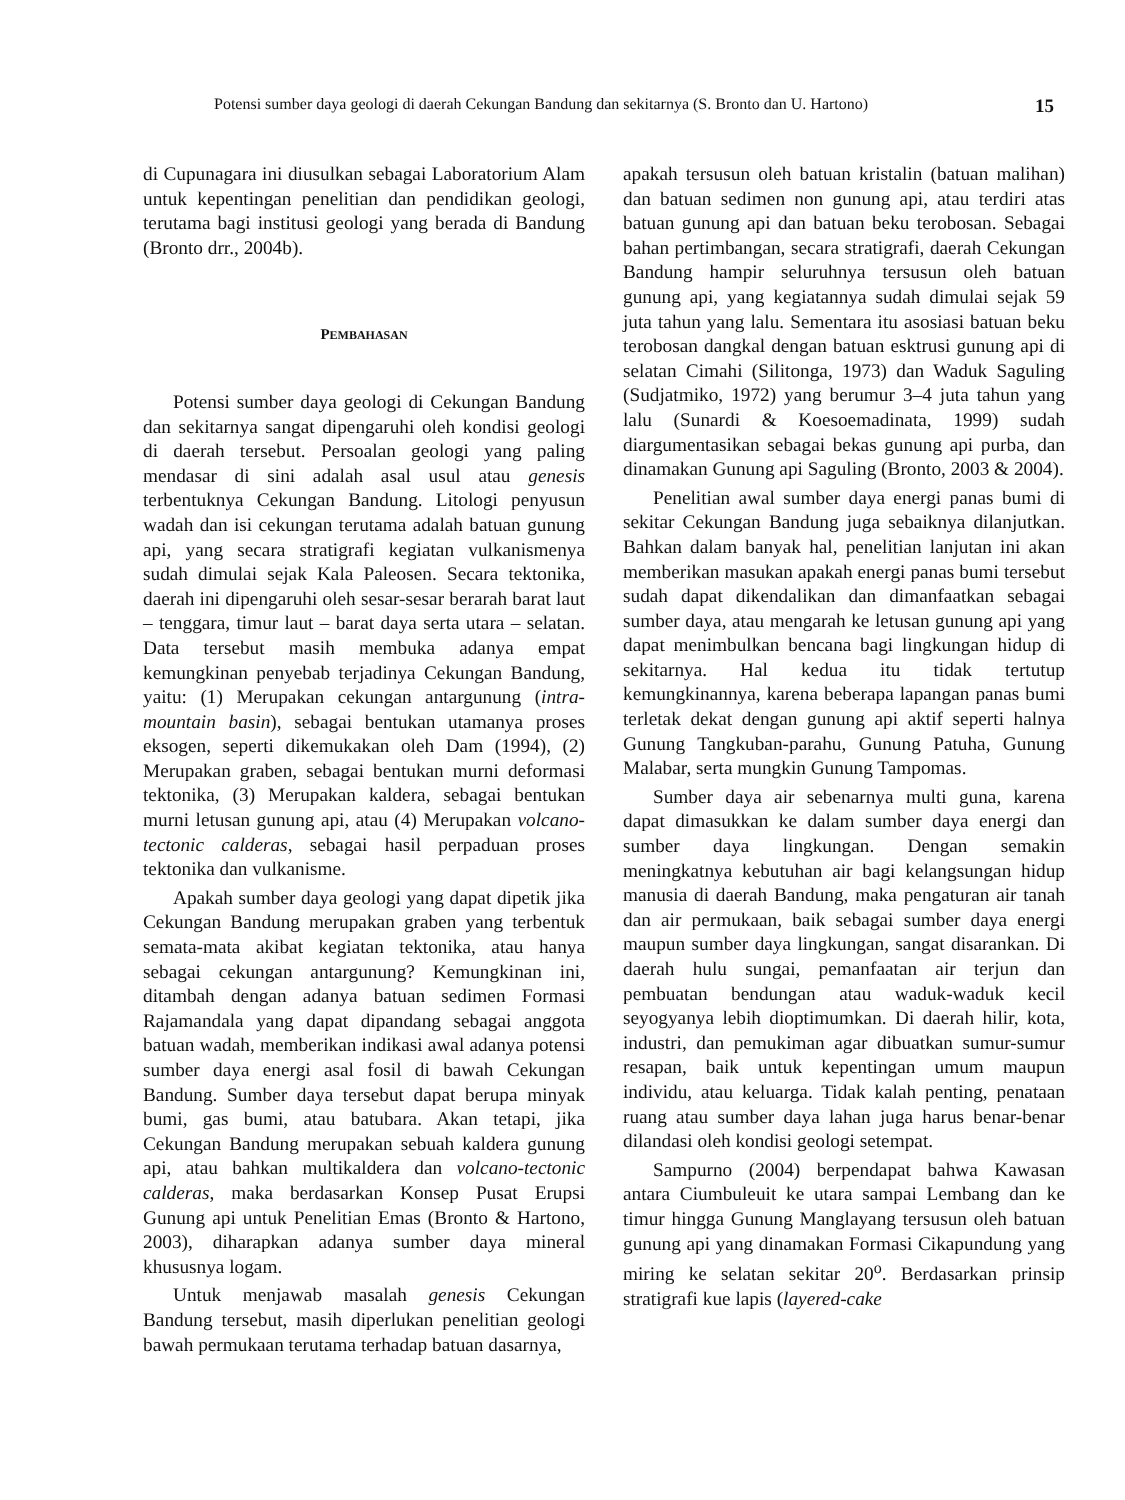Potensi sumber daya geologi di daerah Cekungan Bandung dan sekitarnya (S. Bronto dan U. Hartono) 15
di Cupunagara ini diusulkan sebagai Laboratorium Alam untuk kepentingan penelitian dan pendidikan geologi, terutama bagi institusi geologi yang berada di Bandung (Bronto drr., 2004b).
PEMBAHASAN
Potensi sumber daya geologi di Cekungan Bandung dan sekitarnya sangat dipengaruhi oleh kondisi geologi di daerah tersebut. Persoalan geologi yang paling mendasar di sini adalah asal usul atau genesis terbentuknya Cekungan Bandung. Litologi penyusun wadah dan isi cekungan terutama adalah batuan gunung api, yang secara stratigrafi kegiatan vulkanismenya sudah dimulai sejak Kala Paleosen. Secara tektonika, daerah ini dipengaruhi oleh sesar-sesar berarah barat laut – tenggara, timur laut – barat daya serta utara – selatan. Data tersebut masih membuka adanya empat kemungkinan penyebab terjadinya Cekungan Bandung, yaitu: (1) Merupakan cekungan antargunung (intra-mountain basin), sebagai bentukan utamanya proses eksogen, seperti dikemukakan oleh Dam (1994), (2) Merupakan graben, sebagai bentukan murni deformasi tektonika, (3) Merupakan kaldera, sebagai bentukan murni letusan gunung api, atau (4) Merupakan volcano-tectonic calderas, sebagai hasil perpaduan proses tektonika dan vulkanisme.
Apakah sumber daya geologi yang dapat dipetik jika Cekungan Bandung merupakan graben yang terbentuk semata-mata akibat kegiatan tektonika, atau hanya sebagai cekungan antargunung? Kemungkinan ini, ditambah dengan adanya batuan sedimen Formasi Rajamandala yang dapat dipandang sebagai anggota batuan wadah, memberikan indikasi awal adanya potensi sumber daya energi asal fosil di bawah Cekungan Bandung. Sumber daya tersebut dapat berupa minyak bumi, gas bumi, atau batubara. Akan tetapi, jika Cekungan Bandung merupakan sebuah kaldera gunung api, atau bahkan multikaldera dan volcano-tectonic calderas, maka berdasarkan Konsep Pusat Erupsi Gunung api untuk Penelitian Emas (Bronto & Hartono, 2003), diharapkan adanya sumber daya mineral khususnya logam.
Untuk menjawab masalah genesis Cekungan Bandung tersebut, masih diperlukan penelitian geologi bawah permukaan terutama terhadap batuan dasarnya,
apakah tersusun oleh batuan kristalin (batuan malihan) dan batuan sedimen non gunung api, atau terdiri atas batuan gunung api dan batuan beku terobosan. Sebagai bahan pertimbangan, secara stratigrafi, daerah Cekungan Bandung hampir seluruhnya tersusun oleh batuan gunung api, yang kegiatannya sudah dimulai sejak 59 juta tahun yang lalu. Sementara itu asosiasi batuan beku terobosan dangkal dengan batuan esktrusi gunung api di selatan Cimahi (Silitonga, 1973) dan Waduk Saguling (Sudjatmiko, 1972) yang berumur 3–4 juta tahun yang lalu (Sunardi & Koesoemadinata, 1999) sudah diargumentasikan sebagai bekas gunung api purba, dan dinamakan Gunung api Saguling (Bronto, 2003 & 2004).
Penelitian awal sumber daya energi panas bumi di sekitar Cekungan Bandung juga sebaiknya dilanjutkan. Bahkan dalam banyak hal, penelitian lanjutan ini akan memberikan masukan apakah energi panas bumi tersebut sudah dapat dikendalikan dan dimanfaatkan sebagai sumber daya, atau mengarah ke letusan gunung api yang dapat menimbulkan bencana bagi lingkungan hidup di sekitarnya. Hal kedua itu tidak tertutup kemungkinannya, karena beberapa lapangan panas bumi terletak dekat dengan gunung api aktif seperti halnya Gunung Tangkuban-parahu, Gunung Patuha, Gunung Malabar, serta mungkin Gunung Tampomas.
Sumber daya air sebenarnya multi guna, karena dapat dimasukkan ke dalam sumber daya energi dan sumber daya lingkungan. Dengan semakin meningkatnya kebutuhan air bagi kelangsungan hidup manusia di daerah Bandung, maka pengaturan air tanah dan air permukaan, baik sebagai sumber daya energi maupun sumber daya lingkungan, sangat disarankan. Di daerah hulu sungai, pemanfaatan air terjun dan pembuatan bendungan atau waduk-waduk kecil seyogyanya lebih dioptimumkan. Di daerah hilir, kota, industri, dan pemukiman agar dibuatkan sumur-sumur resapan, baik untuk kepentingan umum maupun individu, atau keluarga. Tidak kalah penting, penataan ruang atau sumber daya lahan juga harus benar-benar dilandasi oleh kondisi geologi setempat.
Sampurno (2004) berpendapat bahwa Kawasan antara Ciumbuleuit ke utara sampai Lembang dan ke timur hingga Gunung Manglayang tersusun oleh batuan gunung api yang dinamakan Formasi Cikapundung yang miring ke selatan sekitar 20<sup>o</sup>. Berdasarkan prinsip stratigrafi kue lapis (layered-cake